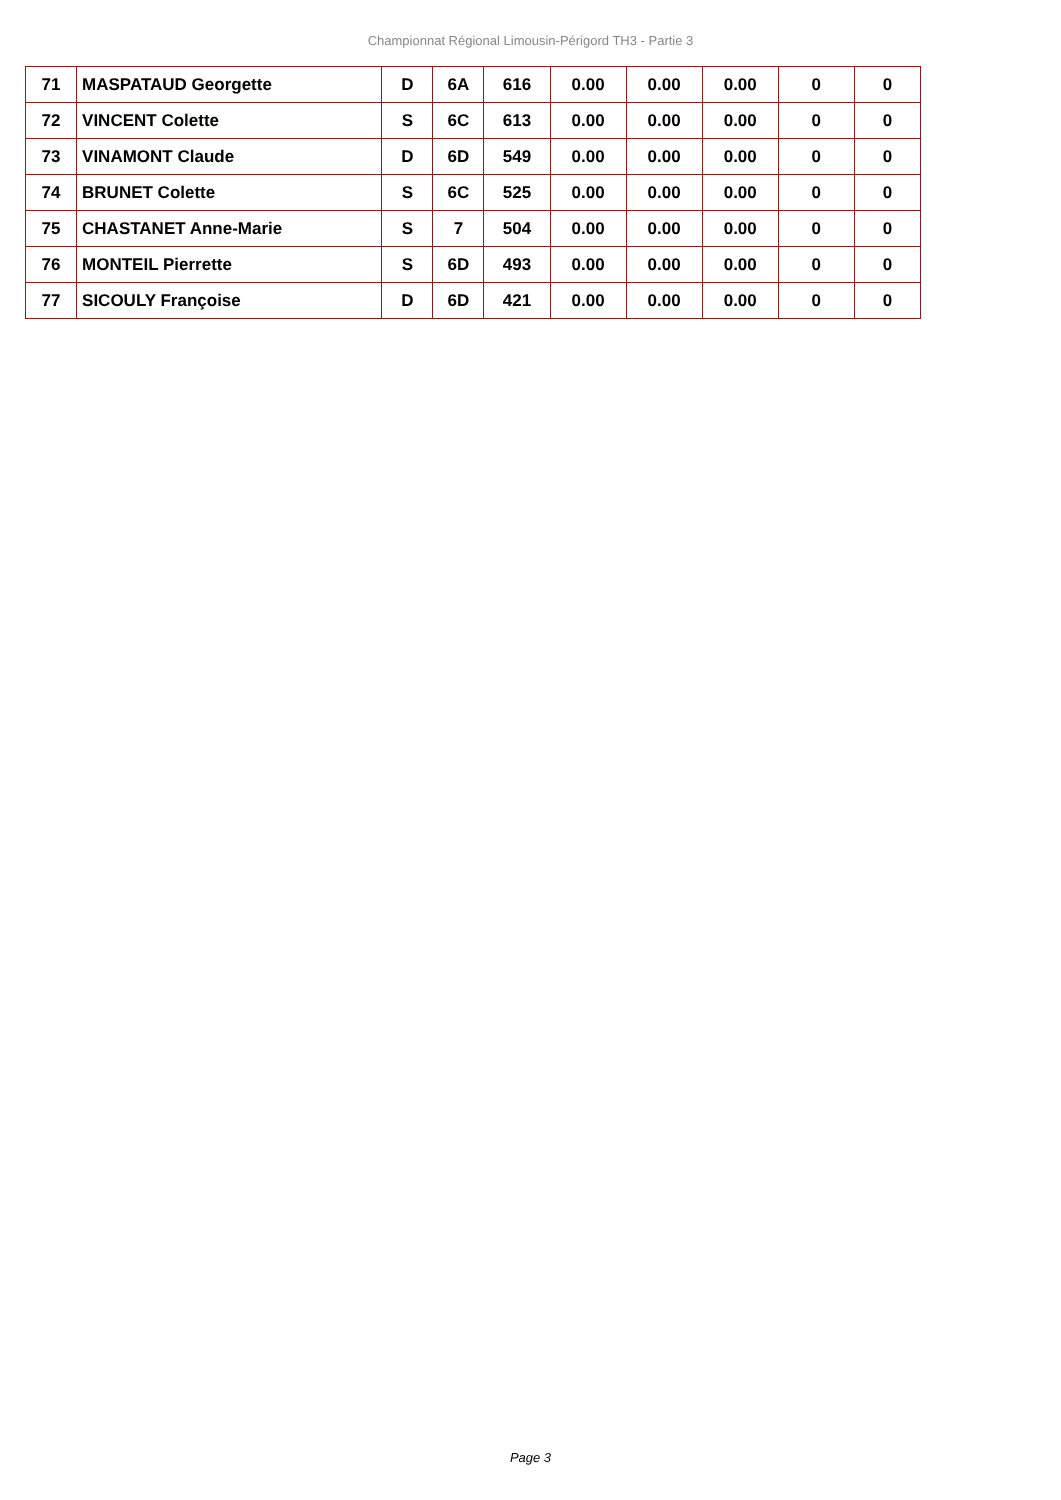Championnat Régional Limousin-Périgord TH3 - Partie 3
| 71 | MASPATAUD Georgette | D | 6A | 616 | 0.00 | 0.00 | 0.00 | 0 | 0 |
| 72 | VINCENT Colette | S | 6C | 613 | 0.00 | 0.00 | 0.00 | 0 | 0 |
| 73 | VINAMONT Claude | D | 6D | 549 | 0.00 | 0.00 | 0.00 | 0 | 0 |
| 74 | BRUNET Colette | S | 6C | 525 | 0.00 | 0.00 | 0.00 | 0 | 0 |
| 75 | CHASTANET Anne-Marie | S | 7 | 504 | 0.00 | 0.00 | 0.00 | 0 | 0 |
| 76 | MONTEIL Pierrette | S | 6D | 493 | 0.00 | 0.00 | 0.00 | 0 | 0 |
| 77 | SICOULY Françoise | D | 6D | 421 | 0.00 | 0.00 | 0.00 | 0 | 0 |
Page 3